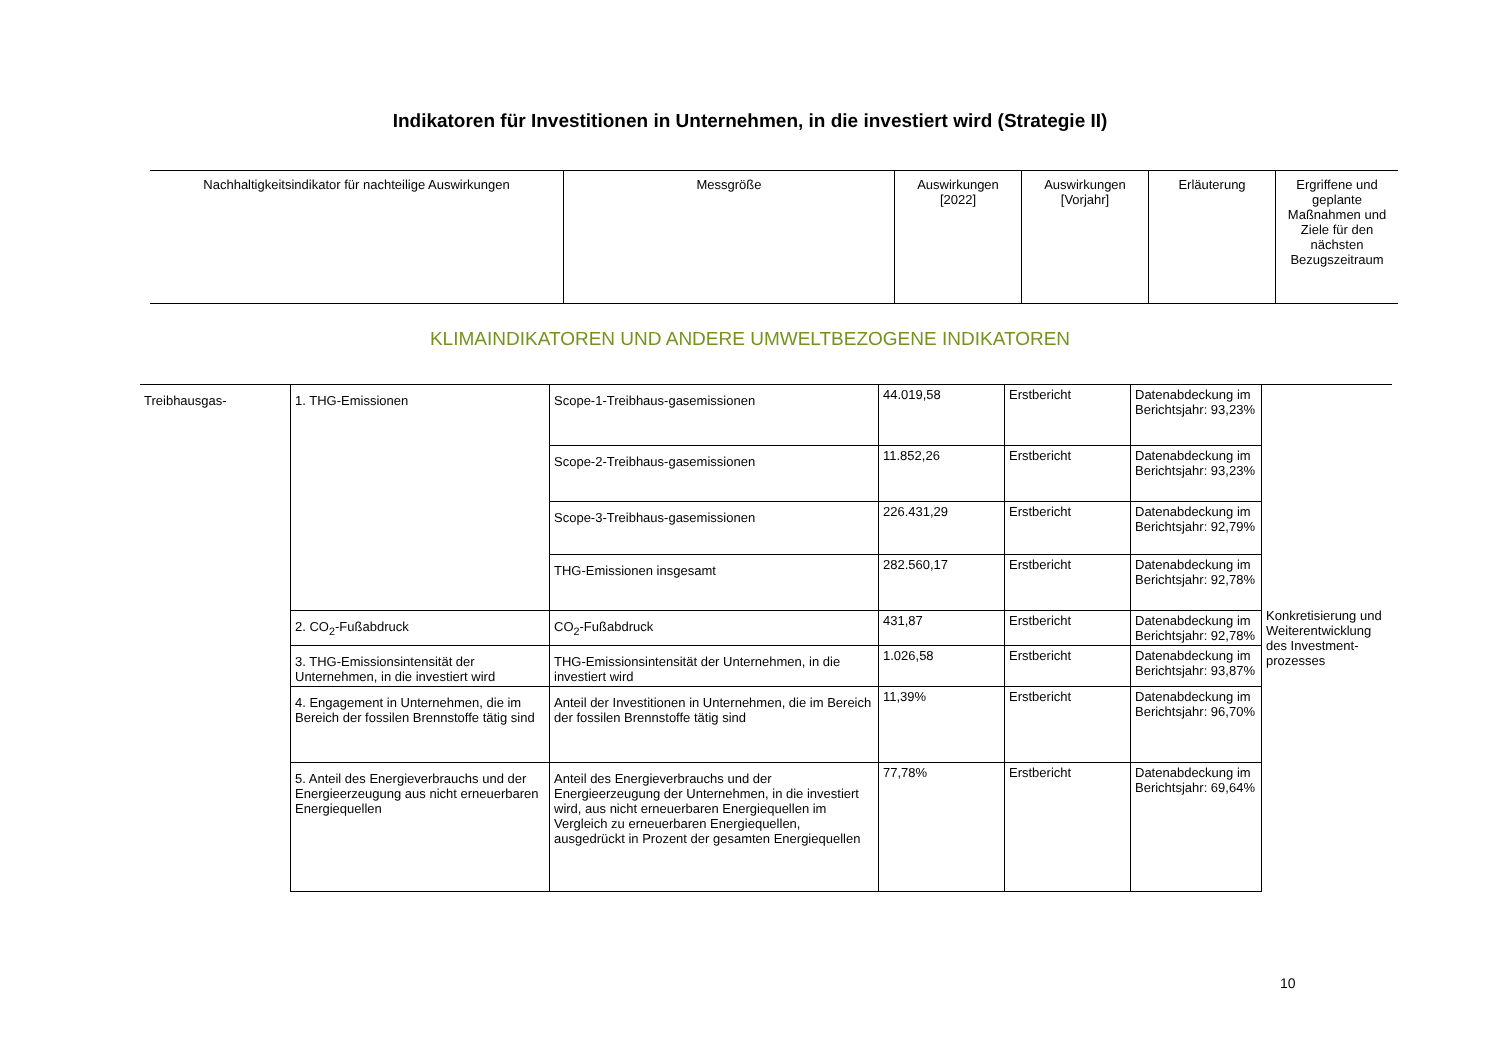Indikatoren für Investitionen in Unternehmen, in die investiert wird (Strategie II)
| Nachhaltigkeitsindikator für nachteilige Auswirkungen | Messgröße | Auswirkungen [2022] | Auswirkungen [Vorjahr] | Erläuterung | Ergriffene und geplante Maßnahmen und Ziele für den nächsten Bezugszeitraum |
| --- | --- | --- | --- | --- | --- |
KLIMAINDIKATOREN UND ANDERE UMWELTBEZOGENE INDIKATOREN
| Treibhausgas- | 1. THG-Emissionen | Scope-1-Treibhaus-gasemissionen | 44.019,58 | Erstbericht | Datenabdeckung im Berichtsjahr: 93,23% | Konkretisierung und Weiterentwicklung des Investment-prozesses |
| | | Scope-2-Treibhaus-gasemissionen | 11.852,26 | Erstbericht | Datenabdeckung im Berichtsjahr: 93,23% | |
| | | Scope-3-Treibhaus-gasemissionen | 226.431,29 | Erstbericht | Datenabdeckung im Berichtsjahr: 92,79% | |
| | | THG-Emissionen insgesamt | 282.560,17 | Erstbericht | Datenabdeckung im Berichtsjahr: 92,78% | |
| | 2. CO<sub>2</sub>-Fußabdruck | CO<sub>2</sub>-Fußabdruck | 431,87 | Erstbericht | Datenabdeckung im Berichtsjahr: 92,78% | |
| | 3. THG-Emissionsintensität der Unternehmen, in die investiert wird | THG-Emissionsintensität der Unternehmen, in die investiert wird | 1.026,58 | Erstbericht | Datenabdeckung im Berichtsjahr: 93,87% | |
| | 4. Engagement in Unternehmen, die im Bereich der fossilen Brennstoffe tätig sind | Anteil der Investitionen in Unternehmen, die im Bereich der fossilen Brennstoffe tätig sind | 11,39% | Erstbericht | Datenabdeckung im Berichtsjahr: 96,70% | |
| | 5. Anteil des Energieverbrauchs und der Energieerzeugung aus nicht erneuerbaren Energiequellen | Anteil des Energieverbrauchs und der Energieerzeugung der Unternehmen, in die investiert wird, aus nicht erneuerbaren Energiequellen im Vergleich zu erneuerbaren Energiequellen, ausgedrückt in Prozent der gesamten Energiequellen | 77,78% | Erstbericht | Datenabdeckung im Berichtsjahr: 69,64% | |
10